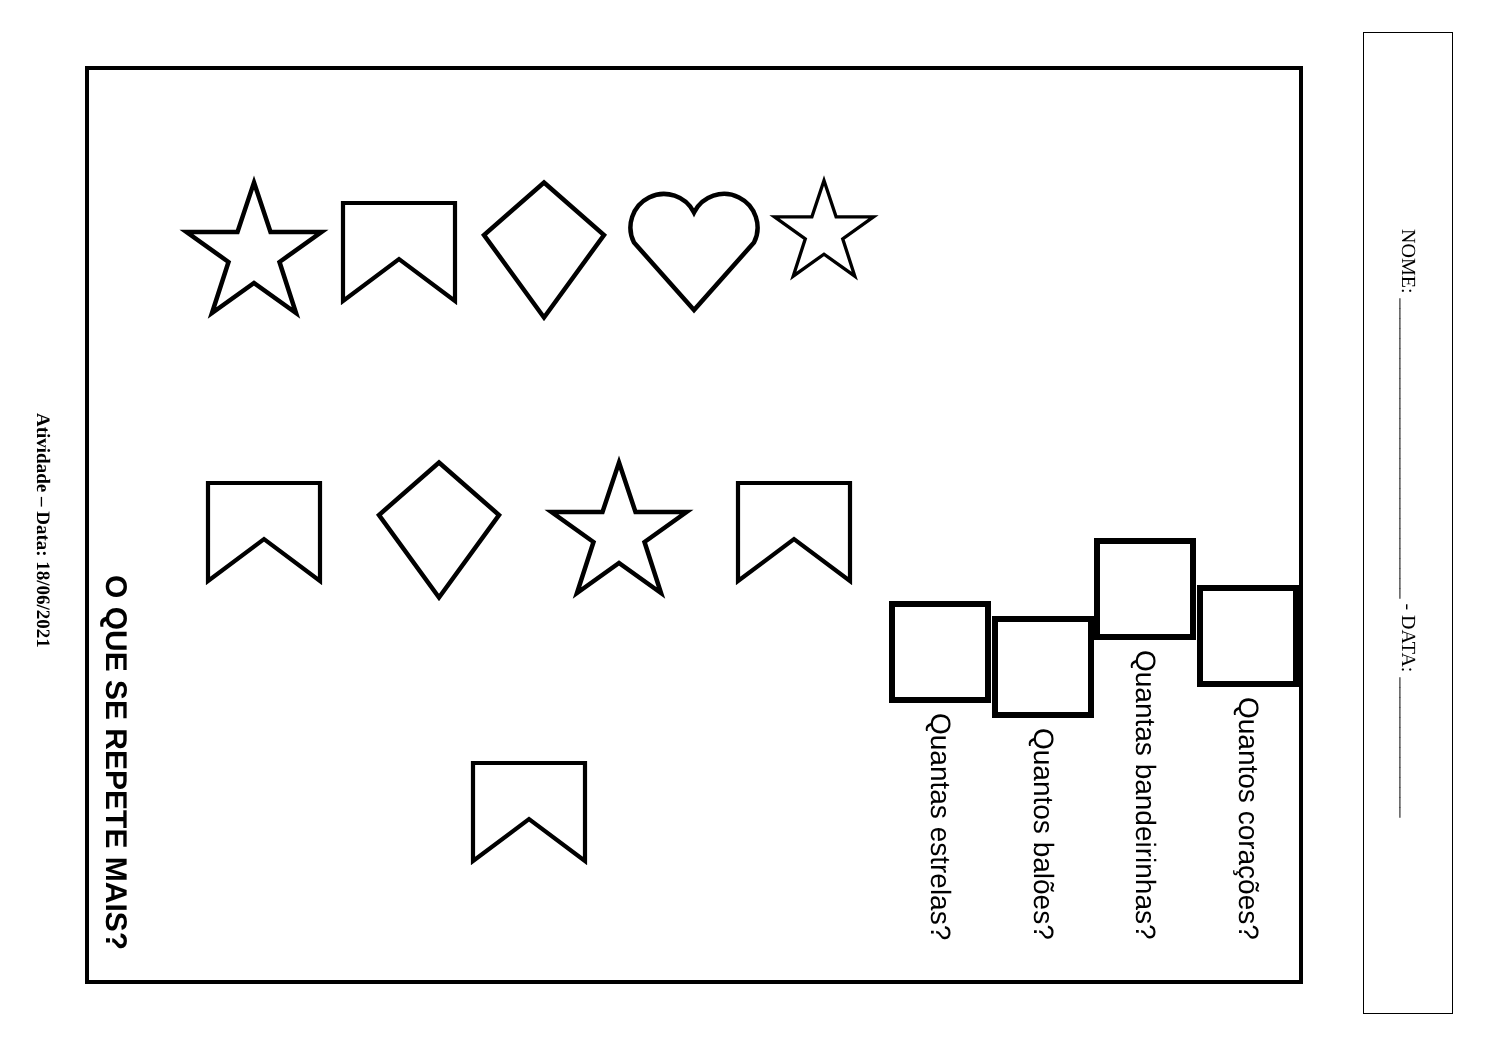Atividade – Data: 18/06/2021
O QUE SE REPETE MAIS?
Quantas estrelas?
Quantos balões?
Quantas bandeirinhas?
Quantos corações?
NOME: ______________________________ - DATA: ______________